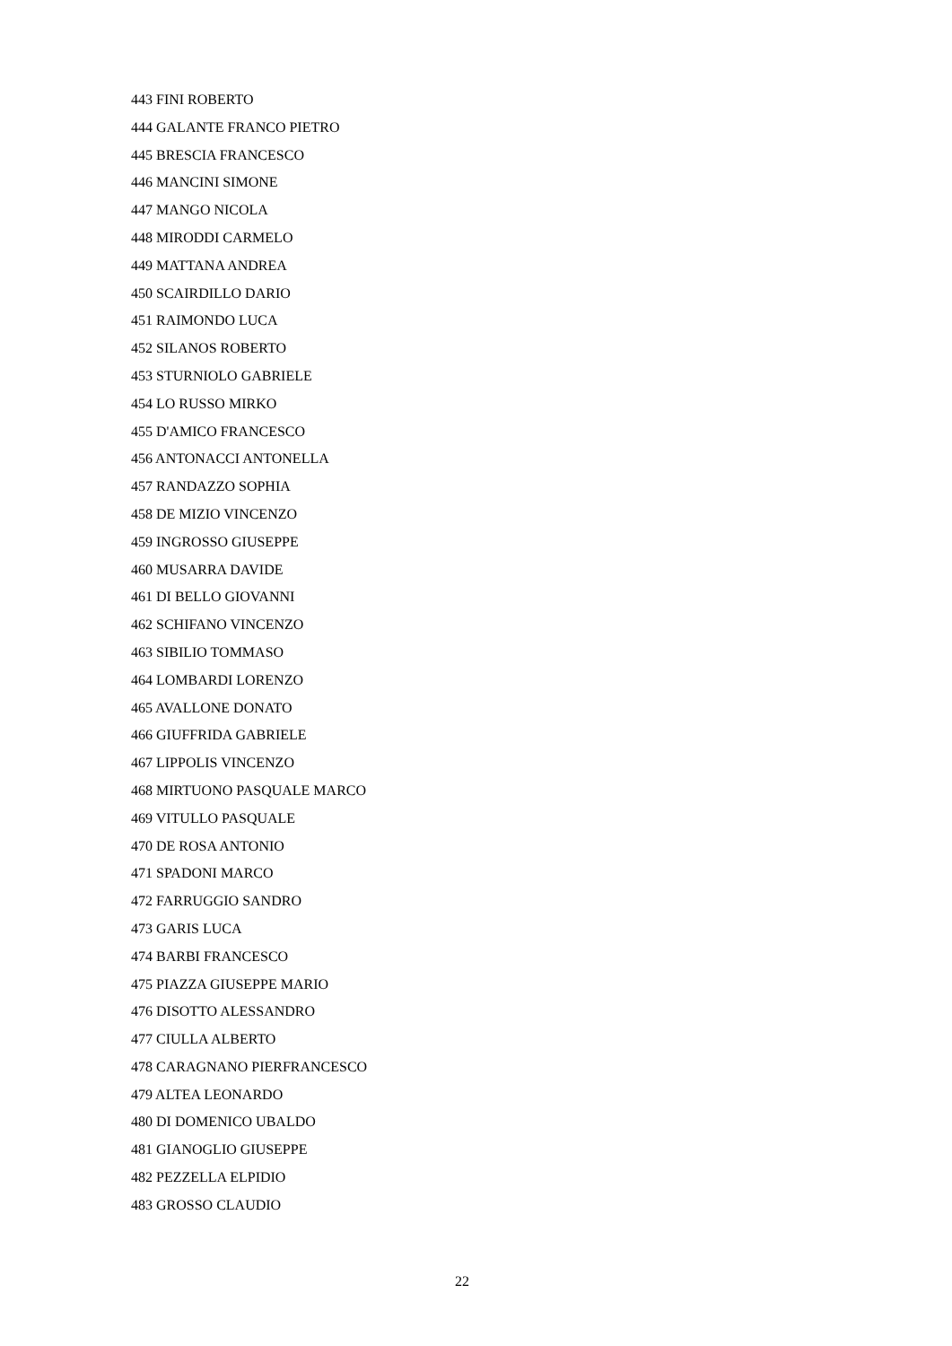443 FINI ROBERTO
444 GALANTE FRANCO PIETRO
445 BRESCIA FRANCESCO
446 MANCINI SIMONE
447 MANGO NICOLA
448 MIRODDI CARMELO
449 MATTANA ANDREA
450 SCAIRDILLO DARIO
451 RAIMONDO LUCA
452 SILANOS ROBERTO
453 STURNIOLO GABRIELE
454 LO RUSSO MIRKO
455 D'AMICO FRANCESCO
456 ANTONACCI ANTONELLA
457 RANDAZZO SOPHIA
458 DE MIZIO VINCENZO
459 INGROSSO GIUSEPPE
460 MUSARRA DAVIDE
461 DI BELLO GIOVANNI
462 SCHIFANO VINCENZO
463 SIBILIO TOMMASO
464 LOMBARDI LORENZO
465 AVALLONE DONATO
466 GIUFFRIDA GABRIELE
467 LIPPOLIS VINCENZO
468 MIRTUONO PASQUALE MARCO
469 VITULLO PASQUALE
470 DE ROSA ANTONIO
471 SPADONI MARCO
472 FARRUGGIO SANDRO
473 GARIS LUCA
474 BARBI FRANCESCO
475 PIAZZA GIUSEPPE MARIO
476 DISOTTO ALESSANDRO
477 CIULLA ALBERTO
478 CARAGNANO PIERFRANCESCO
479 ALTEA LEONARDO
480 DI DOMENICO UBALDO
481 GIANOGLIO GIUSEPPE
482 PEZZELLA ELPIDIO
483 GROSSO CLAUDIO
22